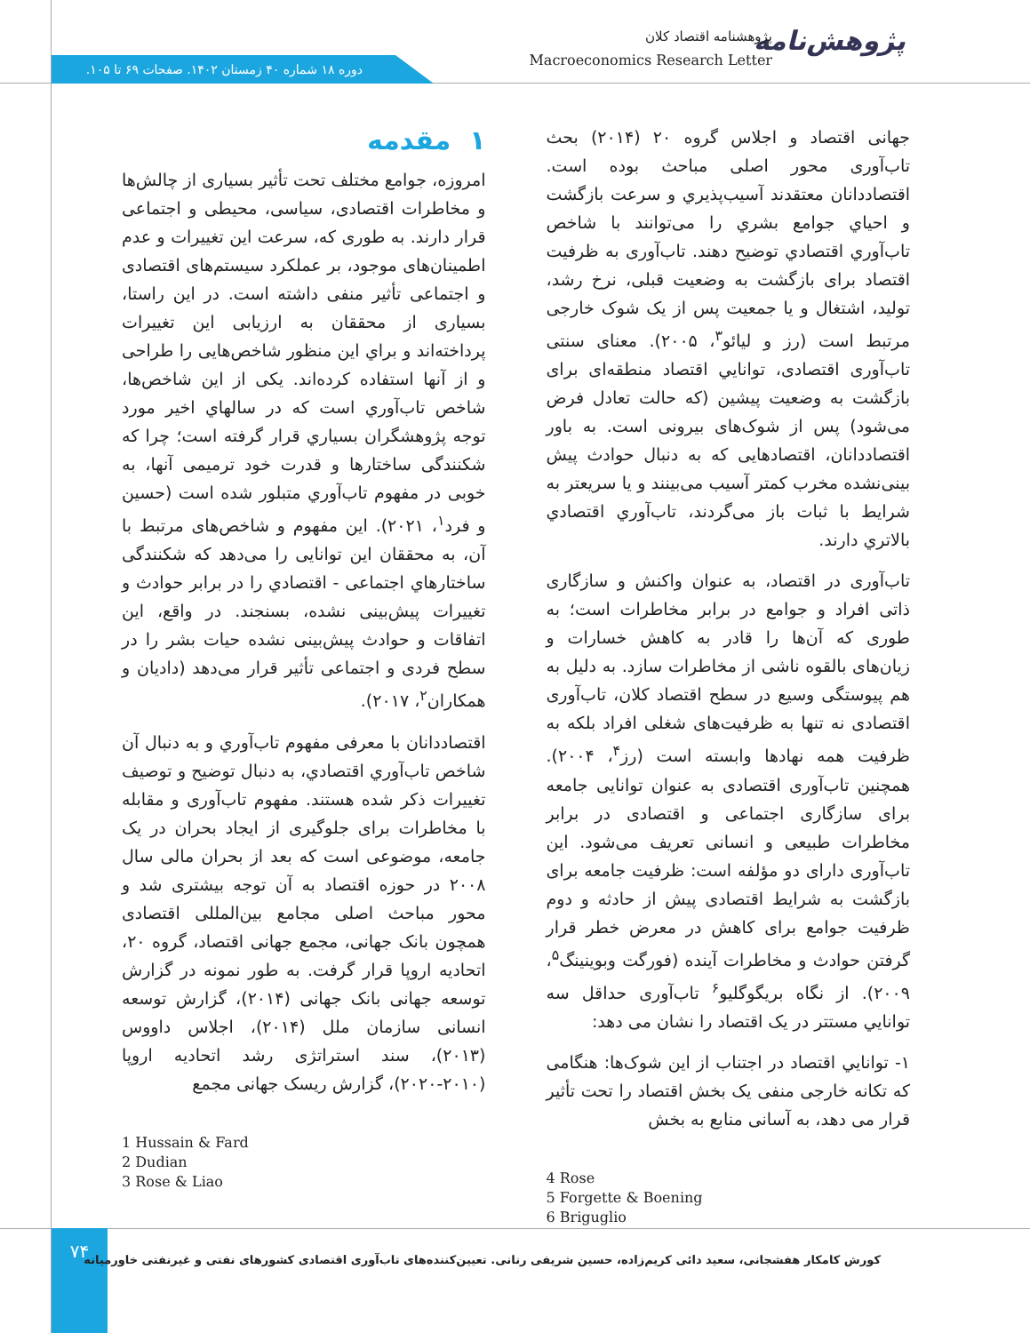پژوهش‌نامه
پژوهشنامه اقتصاد کلان
Macroeconomics Research Letter
دوره ۱۸ شماره ۴۰ زمستان ۱۴۰۲. صفحات ۶۹ تا ۱۰۵.
۱ مقدمه
امروزه، جوامع مختلف تحت تأثیر بسیاری از چالش‌ها و مخاطرات اقتصادی، سیاسی، محیطی و اجتماعی قرار دارند. به طوری که، سرعت این تغییرات و عدم اطمینان‌های موجود، بر عملکرد سیستم‌های اقتصادی و اجتماعی تأثیر منفی داشته است. در این راستا، بسیاری از محققان به ارزیابی این تغییرات پرداخته‌اند و براي اين منظور شاخص‌هایی را طراحی و از آنها استفاده کرده‌اند. یکی از این شاخص‌ها، شاخص تاب‌آوري است که در سالهاي اخير مورد توجه پژوهشگران بسياري قرار گرفته است؛ چرا که شکنندگی ساختارها و قدرت خود ترمیمی آنها، به خوبی در مفهوم تاب‌آوري متبلور شده است (حسین و فرد<sup>۱</sup>، ۲۰۲۱). این مفهوم و شاخص‌های مرتبط با آن، به محققان این توانایی را می‌دهد که شکنندگی ساختارهاي اجتماعی - اقتصادي را در برابر حوادث و تغییرات پیش‌بینی نشده، بسنجند. در واقع، این اتفاقات و حوادث پیش‌بینی نشده حیات بشر را در سطح فردی و اجتماعی تأثیر قرار می‌دهد (دادیان و همکاران<sup>۲</sup>، ۲۰۱۷).
اقتصاددانان با معرفی مفهوم تاب‌آوري و به دنبال آن شاخص تاب‌آوري اقتصادي، به دنبال توضیح و توصیف تغییرات ذکر شده هستند. مفهوم تاب‌آوری و مقابله با مخاطرات برای جلوگیری از ایجاد بحران در یک جامعه، موضوعی است که بعد از بحران مالی سال ۲۰۰۸ در حوزه اقتصاد به آن توجه بیشتری شد و محور مباحث اصلی مجامع بین‌المللی اقتصادی همچون بانک جهانی، مجمع جهانی اقتصاد، گروه ۲۰، اتحادیه اروپا قرار گرفت. به طور نمونه در گزارش توسعه جهانی بانک جهانی (۲۰۱۴)، گزارش توسعه انسانی سازمان ملل (۲۰۱۴)، اجلاس داووس (۲۰۱۳)، سند استراتژی رشد اتحادیه اروپا (۲۰۱۰-۲۰۲۰)، گزارش ریسک جهانی مجمع
1 Hussain & Fard
2 Dudian
3 Rose & Liao
جهانی اقتصاد و اجلاس گروه ۲۰ (۲۰۱۴) بحث تاب‌آوری محور اصلی مباحث بوده است. اقتصاددانان معتقدند آسیب‌پذيري و سرعت بازگشت و احياي جوامع بشري را می‌توانند با شاخص تاب‌آوري اقتصادي توضیح دهند. تاب‌آوری به ظرفیت اقتصاد برای بازگشت به وضعیت قبلی، نرخ رشد، تولید، اشتغال و یا جمعیت پس از یک شوک خارجی مرتبط است (رز و لیائو<sup>۳</sup>، ۲۰۰۵). معنای سنتی تاب‌آوری اقتصادی، توانايي اقتصاد منطقه‌ای برای بازگشت به وضعیت پیشین (که حالت تعادل فرض می‌شود) پس از شوک‌های بیرونی است. به باور اقتصاددانان، اقتصادهایی که به دنبال حوادث پیش بینی‌نشده مخرب کمتر آسیب می‌بینند و یا سریعتر به شرایط با ثبات باز می‌گردند، تاب‌آوري اقتصادي بالاتري دارند.
تاب‌آوری در اقتصاد، به عنوان واکنش و سازگاری ذاتی افراد و جوامع در برابر مخاطرات است؛ به طوری که آن‌ها را قادر به کاهش خسارات و زیان‌های بالقوه ناشی از مخاطرات سازد. به دلیل به هم پیوستگی وسیع در سطح اقتصاد کلان، تاب‌آوری اقتصادی نه تنها به ظرفیت‌های شغلی افراد بلکه به ظرفیت همه نهادها وابسته است (رز<sup>۴</sup>، ۲۰۰۴). همچنین تاب‌آوری اقتصادی به عنوان توانایی جامعه برای سازگاری اجتماعی و اقتصادی در برابر مخاطرات طبیعی و انسانی تعریف می‌شود. این تاب‌آوری دارای دو مؤلفه است: ظرفیت جامعه برای بازگشت به شرایط اقتصادی پیش از حادثه و دوم ظرفیت جوامع برای کاهش در معرض خطر قرار گرفتن حوادث و مخاطرات آینده (فورگت وبوینینگ<sup>۵</sup>، ۲۰۰۹). از نگاه بریگوگلیو<sup>۶</sup> تاب‌آوری حداقل سه توانايي مستتر در يک اقتصاد را نشان می دهد:
۱- توانايي اقتصاد در اجتناب از این شوک‌ها: هنگامی که تکانه خارجی منفی یک بخش اقتصاد را تحت تأثیر قرار می دهد، به آسانی منابع به بخش
4 Rose
5 Forgette & Boening
6 Briguglio
۷۴
کورش کامکار هفشجانی، سعید دائی کریم‌زاده، حسین شریفی رنانی. تعیین‌کننده‌های تاب‌آوری اقتصادی کشورهای نفتی و غیرنفتی خاورمیانه